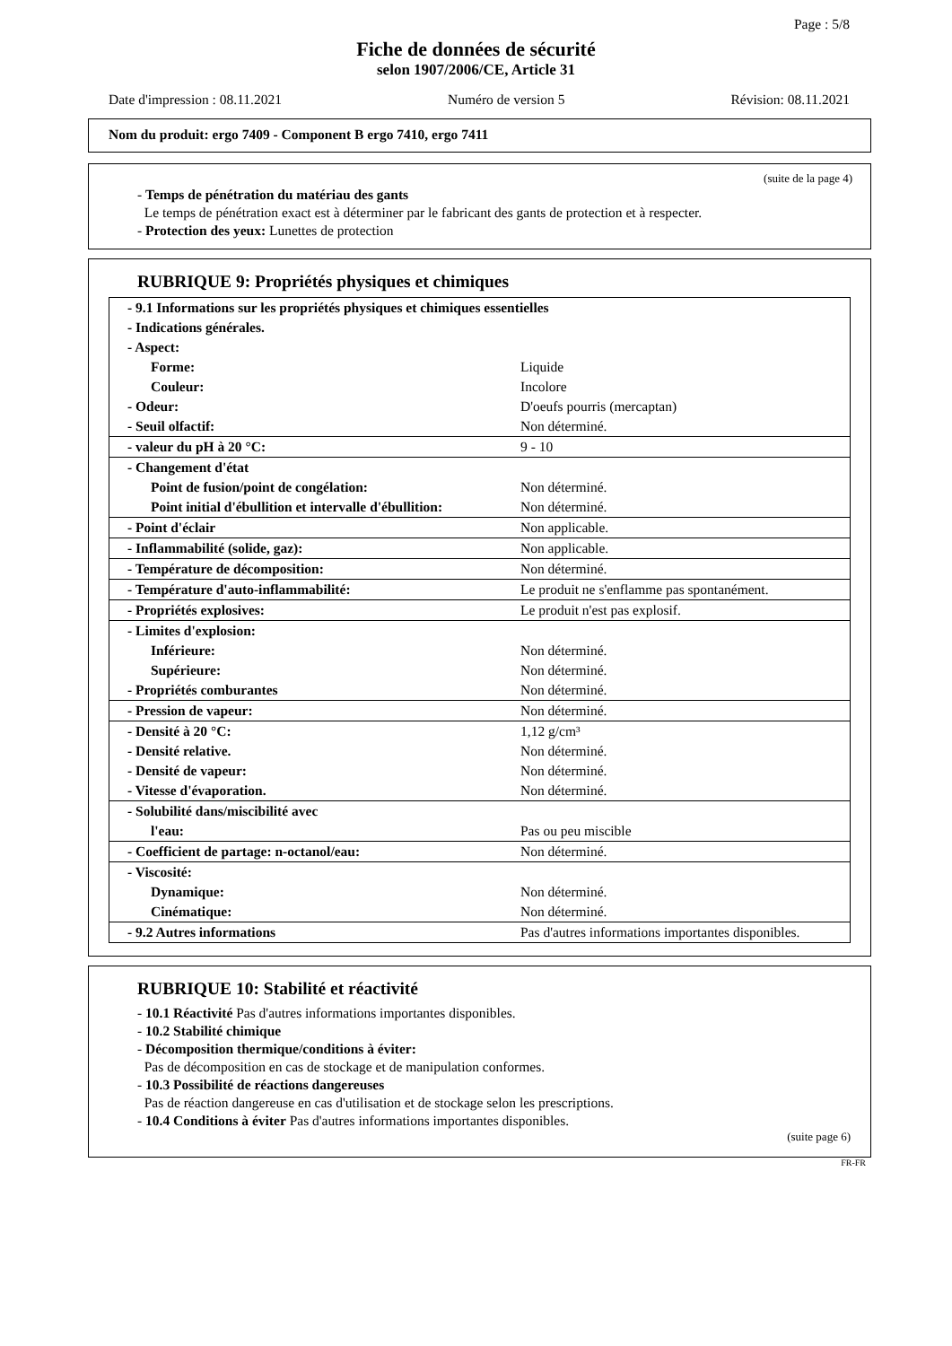Page : 5/8
Fiche de données de sécurité
selon 1907/2006/CE, Article 31
Date d'impression : 08.11.2021 Numéro de version 5 Révision: 08.11.2021
Nom du produit: ergo 7409 - Component B ergo 7410, ergo 7411
(suite de la page 4)
- Temps de pénétration du matériau des gants
Le temps de pénétration exact est à déterminer par le fabricant des gants de protection et à respecter.
- Protection des yeux: Lunettes de protection
RUBRIQUE 9: Propriétés physiques et chimiques
| - 9.1 Informations sur les propriétés physiques et chimiques essentielles | |
| - Indications générales. | |
| - Aspect: | |
| Forme: | Liquide |
| Couleur: | Incolore |
| - Odeur: | D'oeufs pourris (mercaptan) |
| - Seuil olfactif: | Non déterminé. |
| - valeur du pH à 20 °C: | 9 - 10 |
| - Changement d'état | |
| Point de fusion/point de congélation: | Non déterminé. |
| Point initial d'ébullition et intervalle d'ébullition: | Non déterminé. |
| - Point d'éclair | Non applicable. |
| - Inflammabilité (solide, gaz): | Non applicable. |
| - Température de décomposition: | Non déterminé. |
| - Température d'auto-inflammabilité: | Le produit ne s'enflamme pas spontanément. |
| - Propriétés explosives: | Le produit n'est pas explosif. |
| - Limites d'explosion: | |
| Inférieure: | Non déterminé. |
| Supérieure: | Non déterminé. |
| - Propriétés comburantes | Non déterminé. |
| - Pression de vapeur: | Non déterminé. |
| - Densité à 20 °C: | 1,12 g/cm³ |
| - Densité relative. | Non déterminé. |
| - Densité de vapeur: | Non déterminé. |
| - Vitesse d'évaporation. | Non déterminé. |
| - Solubilité dans/miscibilité avec | |
| l'eau: | Pas ou peu miscible |
| - Coefficient de partage: n-octanol/eau: | Non déterminé. |
| - Viscosité: | |
| Dynamique: | Non déterminé. |
| Cinématique: | Non déterminé. |
| - 9.2 Autres informations | Pas d'autres informations importantes disponibles. |
RUBRIQUE 10: Stabilité et réactivité
- 10.1 Réactivité Pas d'autres informations importantes disponibles.
- 10.2 Stabilité chimique
- Décomposition thermique/conditions à éviter:
Pas de décomposition en cas de stockage et de manipulation conformes.
- 10.3 Possibilité de réactions dangereuses
Pas de réaction dangereuse en cas d'utilisation et de stockage selon les prescriptions.
- 10.4 Conditions à éviter Pas d'autres informations importantes disponibles.
(suite page 6)
FR-FR